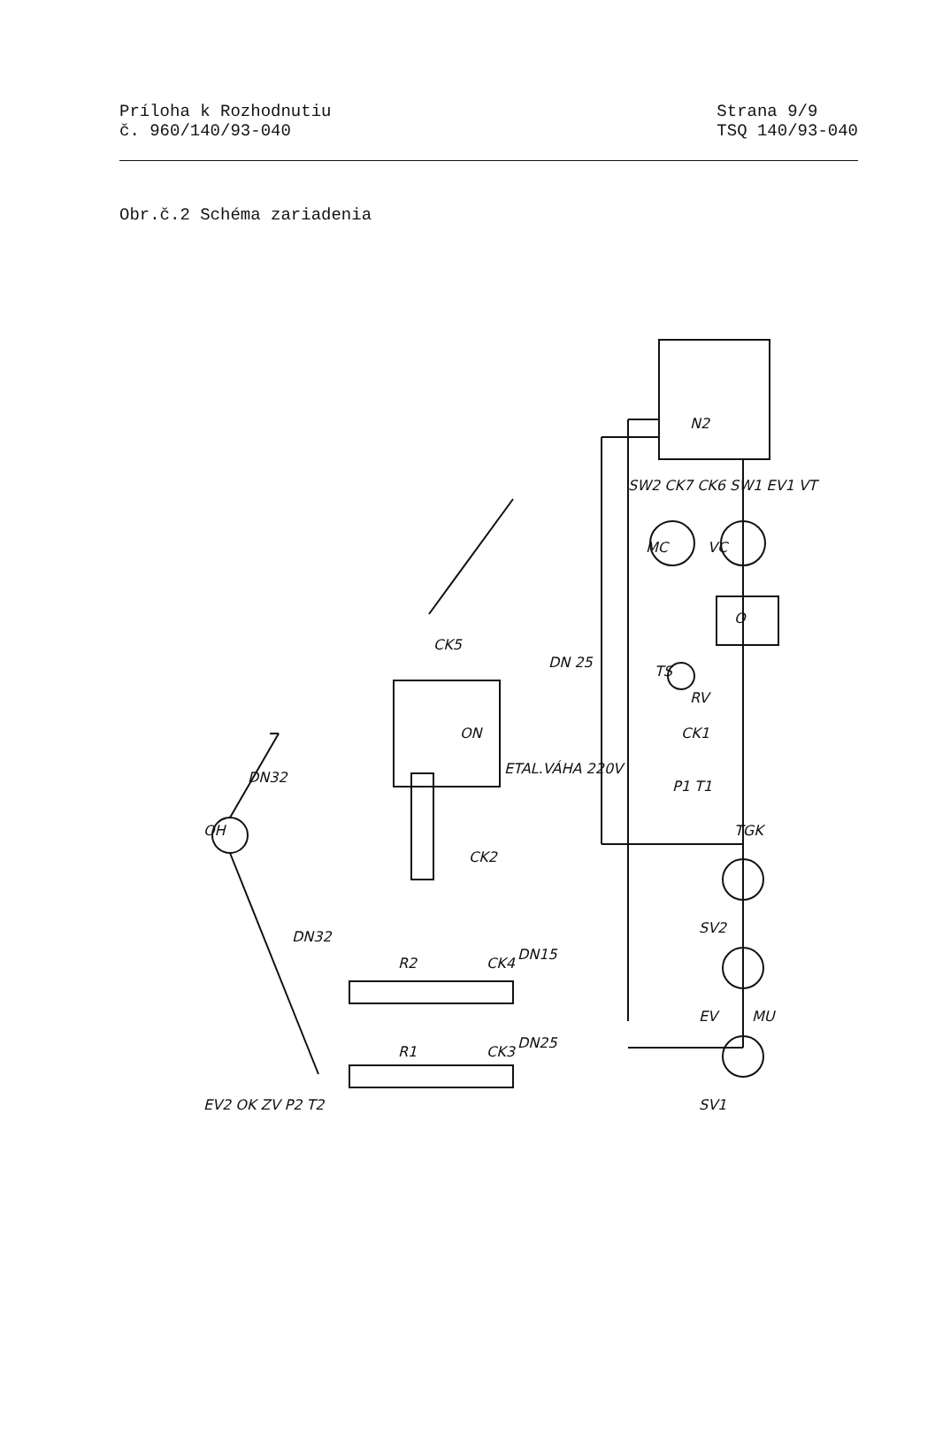Príloha k Rozhodnutiu
č. 960/140/93-040
Strana 9/9
TSQ 140/93-040
Obr.č.2 Schéma zariadenia
N2
VC
MC
O
TS
ON
ETAL.VÁHA 220V
DN 25
OH
R2
R1
DN15
DN25
DN32
DN32
TGK
P1 T1
CK1
RV
SV2
EV
SV1
MU
CK2
CK4
CK3
CK5
EV2 OK ZV P2 T2
SW2 CK7 CK6 SW1 EV1 VT